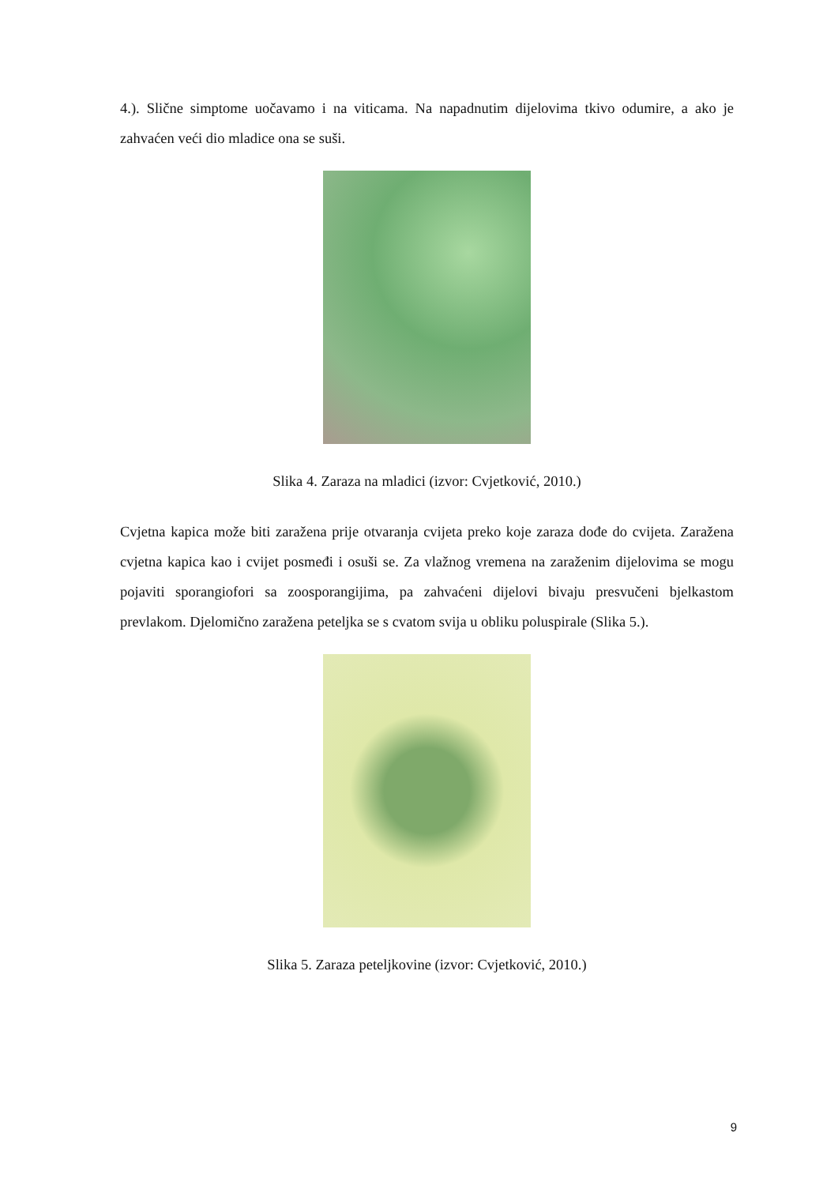4.). Slične simptome uočavamo i na viticama. Na napadnutim dijelovima tkivo odumire, a ako je zahvaćen veći dio mladice ona se suši.
Slika 4. Zaraza na mladici (izvor: Cvjetković, 2010.)
Cvjetna kapica može biti zaražena prije otvaranja cvijeta preko koje zaraza dođe do cvijeta. Zaražena cvjetna kapica kao i cvijet posmeđi i osuši se. Za vlažnog vremena na zaraženim dijelovima se mogu pojaviti sporangiofori sa zoosporangijima, pa zahvaćeni dijelovi bivaju presvučeni bjelkastom prevlakom. Djelomično zaražena peteljka se s cvatom svija u obliku poluspirale (Slika 5.).
Slika 5. Zaraza peteljkovine (izvor: Cvjetković, 2010.)
9